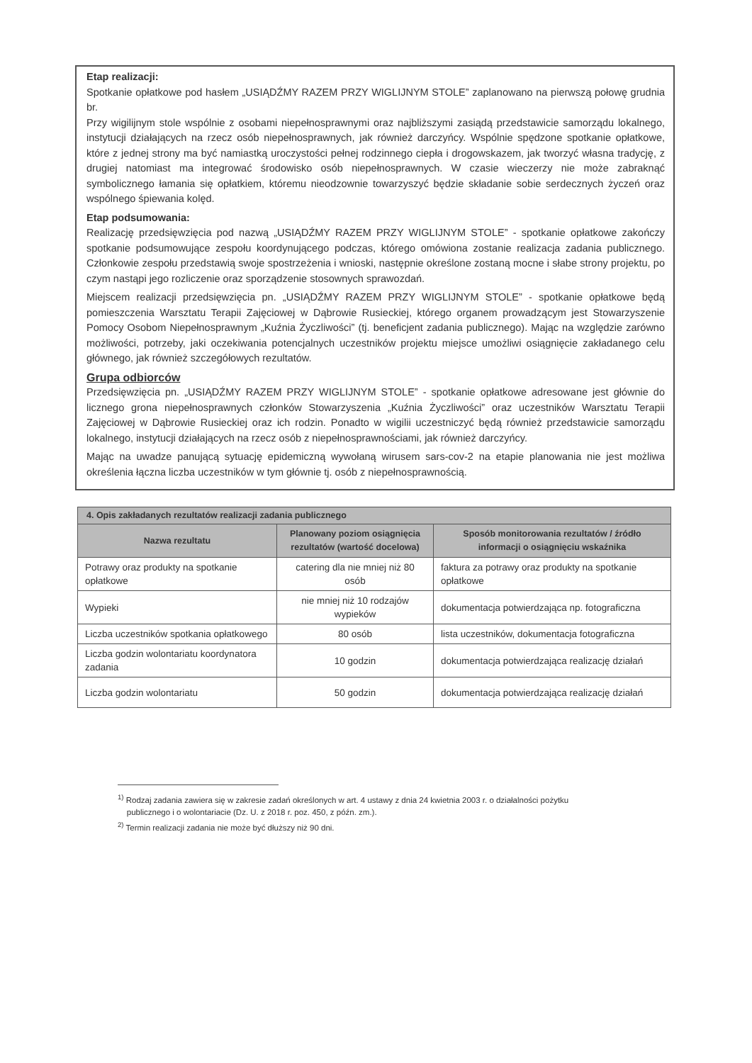Etap realizacji:
Spotkanie opłatkowe pod hasłem „USIĄDŹMY RAZEM PRZY WIGLIJNYM STOLE” zaplanowano na pierwszą połowę grudnia br.
Przy wigilijnym stole wspólnie z osobami niepełnosprawnymi oraz najbliższymi zasiądą przedstawicie samorządu lokalnego, instytucji działających na rzecz osób niepełnosprawnych, jak również darczyńcy. Wspólnie spędzone spotkanie opłatkowe, które z jednej strony ma być namiastką uroczystości pełnej rodzinnego ciepła i drogowskazem, jak tworzyć własna tradycję, z drugiej natomiast ma integrować środowisko osób niepełnosprawnych. W czasie wieczerzy nie może zabraknąć symbolicznego łamania się opłatkiem, któremu nieodzownie towarzyszyć będzie składanie sobie serdecznych życzeń oraz wspólnego śpiewania kolęd.
Etap podsumowania:
Realizację przedsięwzięcia pod nazwą „USIĄDŹMY RAZEM PRZY WIGLIJNYM STOLE” - spotkanie opłatkowe zakończy spotkanie podsumowujące zespołu koordynującego podczas, którego omówiona zostanie realizacja zadania publicznego. Członkowie zespołu przedstawią swoje spostrzeżenia i wnioski, następnie określone zostaną mocne i słabe strony projektu, po czym nastąpi jego rozliczenie oraz sporządzenie stosownych sprawozdań.
Miejscem realizacji przedsięwzięcia pn. „USIĄDŹMY RAZEM PRZY WIGLIJNYM STOLE” - spotkanie opłatkowe będą pomieszczenia Warsztatu Terapii Zajęciowej w Dąbrowie Rusieckiej, którego organem prowadzącym jest Stowarzyszenie Pomocy Osobom Niepełnosprawnym „Kuźnia Życzliwości” (tj. beneficjent zadania publicznego). Mając na względzie zarówno możliwości, potrzeby, jaki oczekiwania potencjalnych uczestników projektu miejsce umożliwi osiągnięcie zakładanego celu głównego, jak również szczegółowych rezultatów.
Grupa odbiorców
Przedsięwzięcia pn. „USIĄDŹMY RAZEM PRZY WIGLIJNYM STOLE” - spotkanie opłatkowe adresowane jest głównie do licznego grona niepełnosprawnych członków Stowarzyszenia „Kuźnia Życzliwości” oraz uczestników Warsztatu Terapii Zajęciowej w Dąbrowie Rusieckiej oraz ich rodzin. Ponadto w wigilii uczestniczyć będą również przedstawicie samorządu lokalnego, instytucji działających na rzecz osób z niepełnosprawnościami, jak również darczyńcy.
Mając na uwadze panującą sytuację epidemiczną wywołaną wirusem sars-cov-2 na etapie planowania nie jest możliwa określenia łączna liczba uczestników w tym głównie tj. osób z niepełnosprawnością.
| 4. Opis zakładanych rezultatów realizacji zadania publicznego | | |
| Nazwa rezultatu | Planowany poziom osiągnięcia rezultatów (wartość docelowa) | Sposób monitorowania rezultatów / źródło informacji o osiągnięciu wskaźnika |
| Potrawy oraz produkty na spotkanie opłatkowe | catering dla nie mniej niż 80 osób | faktura za potrawy oraz produkty na spotkanie opłatkowe |
| Wypieki | nie mniej niż 10 rodzajów wypieków | dokumentacja potwierdzająca np. fotograficzna |
| Liczba uczestników spotkania opłatkowego | 80 osób | lista uczestników, dokumentacja fotograficzna |
| Liczba godzin wolontariatu koordynatora zadania | 10 godzin | dokumentacja potwierdzająca realizację działań |
| Liczba godzin wolontariatu | 50 godzin | dokumentacja potwierdzająca realizację działań |
<sup>1)</sup> Rodzaj zadania zawiera się w zakresie zadań określonych w art. 4 ustawy z dnia 24 kwietnia 2003 r. o działalności pożytku
publicznego i o wolontariacie (Dz. U. z 2018 r. poz. 450, z późn. zm.).
<sup>2)</sup> Termin realizacji zadania nie może być dłuższy niż 90 dni.